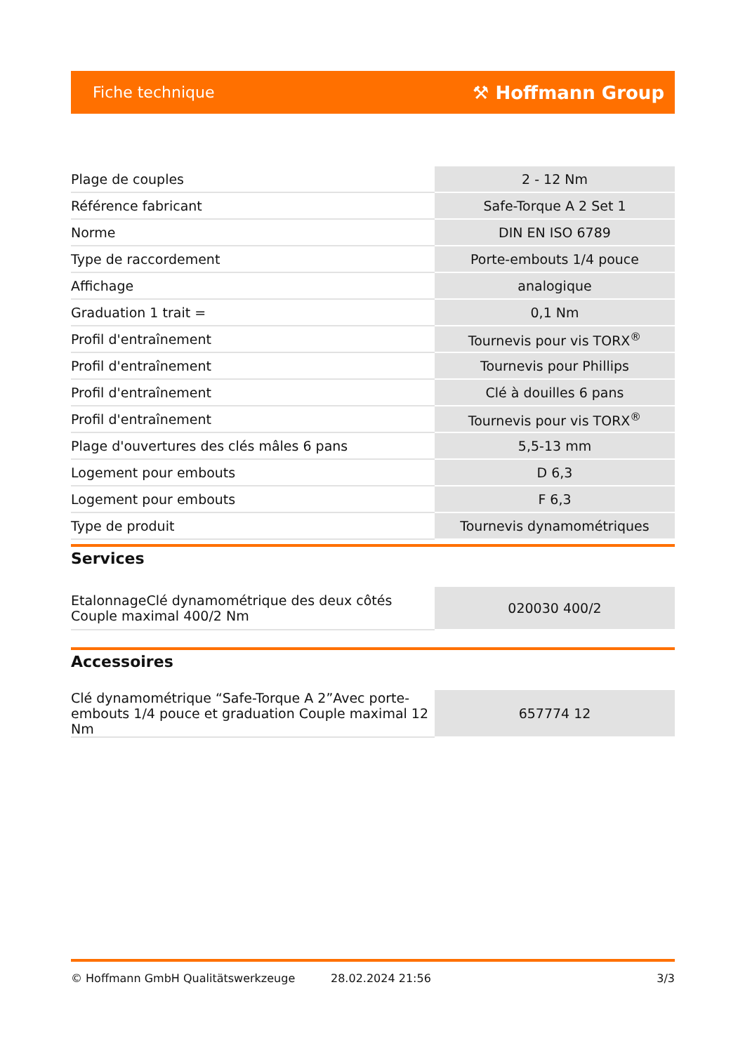Fiche technique ⚒ Hoffmann Group
| Plage de couples | 2 - 12 Nm |
| Référence fabricant | Safe-Torque A 2 Set 1 |
| Norme | DIN EN ISO 6789 |
| Type de raccordement | Porte-embouts 1/4 pouce |
| Affichage | analogique |
| Graduation 1 trait = | 0,1 Nm |
| Profil d'entraînement | Tournevis pour vis TORX<sup>®</sup> |
| Profil d'entraînement | Tournevis pour Phillips |
| Profil d'entraînement | Clé à douilles 6 pans |
| Profil d'entraînement | Tournevis pour vis TORX<sup>®</sup> |
| Plage d'ouvertures des clés mâles 6 pans | 5,5-13 mm |
| Logement pour embouts | D 6,3 |
| Logement pour embouts | F 6,3 |
| Type de produit | Tournevis dynamométriques |
Services
| EtalonnageClé dynamométrique des deux côtés Couple maximal 400/2 Nm | 020030 400/2 |
Accessoires
| Clé dynamométrique “Safe-Torque A 2”Avec porte-embouts 1/4 pouce et graduation Couple maximal 12 Nm | 657774 12 |
© Hoffmann GmbH Qualitätswerkzeuge 28.02.2024 21:56 3/3